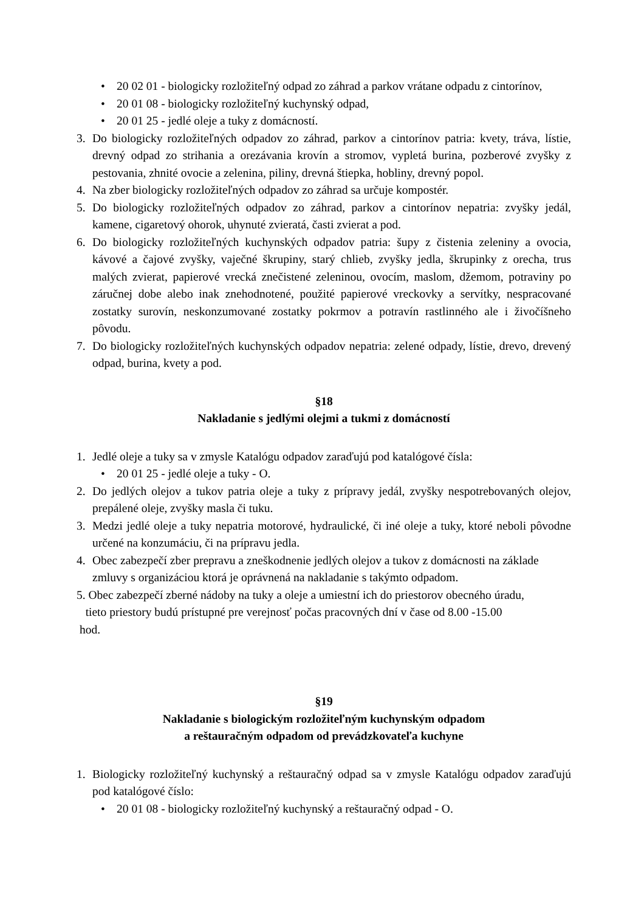• 20 02 01 - biologicky rozložiteľný odpad zo záhrad a parkov vrátane odpadu z cintorínov,
• 20 01 08 - biologicky rozložiteľný kuchynský odpad,
• 20 01 25 - jedlé oleje a tuky z domácností.
3. Do biologicky rozložiteľných odpadov zo záhrad, parkov a cintorínov patria: kvety, tráva, lístie, drevný odpad zo strihania a orezávania krovín a stromov, vypletá burina, pozberové zvyšky z pestovania, zhnité ovocie a zelenina, piliny, drevná štiepka, hobliny, drevný popol.
4. Na zber biologicky rozložiteľných odpadov zo záhrad sa určuje kompostér.
5. Do biologicky rozložiteľných odpadov zo záhrad, parkov a cintorínov nepatria: zvyšky jedál, kamene, cigaretový ohorok, uhynuté zvieratá, časti zvierat a pod.
6. Do biologicky rozložiteľných kuchynských odpadov patria: šupy z čistenia zeleniny a ovocia, kávové a čajové zvyšky, vaječné škrupiny, starý chlieb, zvyšky jedla, škrupinky z orecha, trus malých zvierat, papierové vrecká znečistené zeleninou, ovocím, maslom, džemom, potraviny po záručnej dobe alebo inak znehodnotené, použité papierové vreckovky a servítky, nespracované zostatky surovín, neskonzumované zostatky pokrmov a potravín rastlinného ale i živočíšneho pôvodu.
7. Do biologicky rozložiteľných kuchynských odpadov nepatria: zelené odpady, lístie, drevo, drevený odpad, burina, kvety a pod.
§18
Nakladanie s jedlými olejmi a tukmi z domácností
1. Jedlé oleje a tuky sa v zmysle Katalógu odpadov zaraďujú pod katalógové čísla:
• 20 01 25 - jedlé oleje a tuky - O.
2. Do jedlých olejov a tukov patria oleje a tuky z prípravy jedál, zvyšky nespotrebovaných olejov, prepálené oleje, zvyšky masla či tuku.
3. Medzi jedlé oleje a tuky nepatria motorové, hydraulické, či iné oleje a tuky, ktoré neboli pôvodne určené na konzumáciu, či na prípravu jedla.
4. Obec zabezpečí zber prepravu a zneškodnenie jedlých olejov a tukov z domácnosti na základe zmluvy s organizáciou ktorá je oprávnená na nakladanie s takýmto odpadom.
5. Obec zabezpečí zberné nádoby na tuky a oleje a umiestní ich do priestorov obecného úradu,
tieto priestory budú prístupné pre verejnosť počas pracovných dní v čase od 8.00 -15.00
hod.
§19
Nakladanie s biologickým rozložiteľným kuchynským odpadom
a reštauračným odpadom od prevádzkovateľa kuchyne
1. Biologicky rozložiteľný kuchynský a reštauračný odpad sa v zmysle Katalógu odpadov zaraďujú pod katalógové číslo:
• 20 01 08 - biologicky rozložiteľný kuchynský a reštauračný odpad - O.